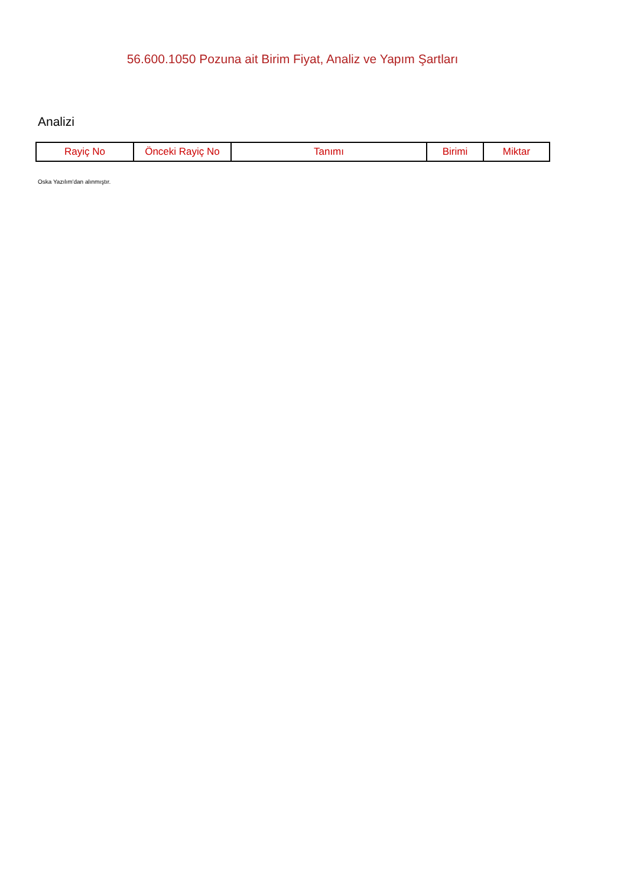56.600.1050 Pozuna ait Birim Fiyat, Analiz ve Yapım Şartları
Analizi
| Rayiç No | Önceki Rayiç No | Tanımı | Birimi | Miktar |
| --- | --- | --- | --- | --- |
Oska Yazılım'dan alınmıştır.